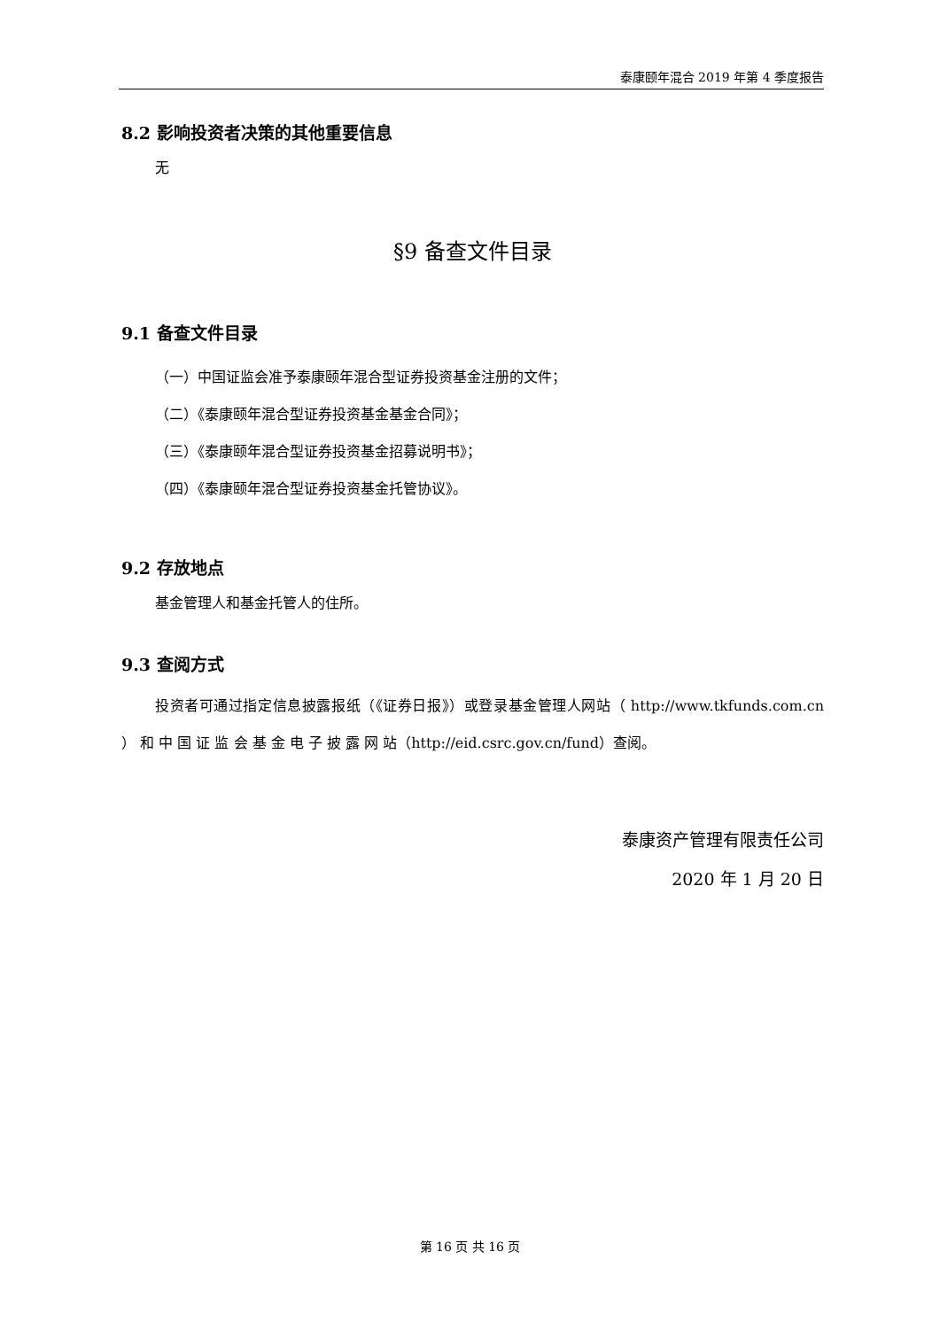泰康颐年混合 2019 年第 4 季度报告
8.2 影响投资者决策的其他重要信息
无
§9 备查文件目录
9.1 备查文件目录
（一）中国证监会准予泰康颐年混合型证券投资基金注册的文件；
（二）《泰康颐年混合型证券投资基金基金合同》；
（三）《泰康颐年混合型证券投资基金招募说明书》；
（四）《泰康颐年混合型证券投资基金托管协议》。
9.2 存放地点
基金管理人和基金托管人的住所。
9.3 查阅方式
投资者可通过指定信息披露报纸（《证券日报》）或登录基金管理人网站（ http://www.tkfunds.com.cn ） 和 中 国 证 监 会 基 金 电 子 披 露 网 站（http://eid.csrc.gov.cn/fund）查阅。
泰康资产管理有限责任公司
2020 年 1 月 20 日
第 16 页 共 16 页